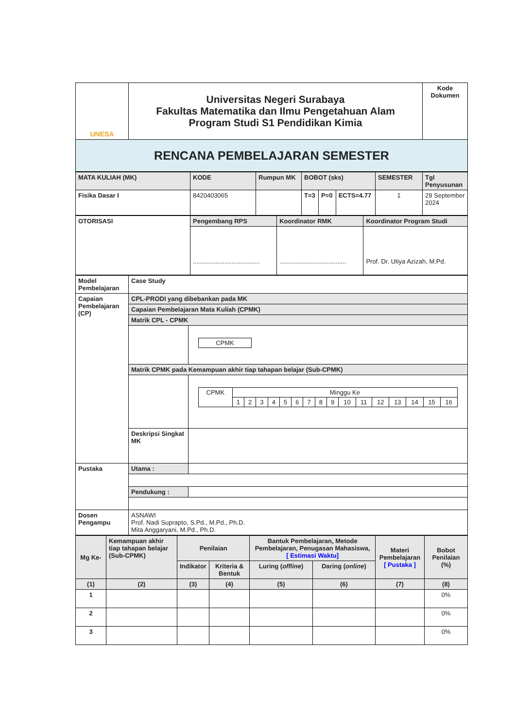| UNESA | Universitas Negeri Surabaya Fakultas Matematika dan Ilmu Pengetahuan Alam Program Studi S1 Pendidikan Kimia | Kode Dokumen |
| RENCANA PEMBELAJARAN SEMESTER | | |
| MATA KULIAH (MK) | KODE | Rumpun MK | BOBOT (sks) | | | SEMESTER | Tgl Penyusunan |
| Fisika Dasar I | 8420403065 | | T=3 | P=0 | ECTS=4.77 | 1 | 29 September 2024 |
| OTORISASI | Pengembang RPS | Koordinator RMK | Koordinator Program Studi |
| | ...................................... | ...................................... | Prof. Dr. Utiya Azizah, M.Pd. |
| Model Pembelajaran | Case Study | |
| Capaian Pembelajaran (CP) | CPL-PRODI yang dibebankan pada MK | |
| | Capaian Pembelajaran Mata Kuliah (CPMK) | |
| | Matrik CPL - CPMK | |
| | | / CPMK / |
| | Matrik CPMK pada Kemampuan akhir tiap tahapan belajar (Sub-CPMK) | |
| | | / CPMK / Minggu Ke / / / / / / / / / / / / / / / / / / 1 / 2 / 3 / 4 / 5 / 6 / 7 / 8 / 9 / 10 / 11 / 12 / 13 / 14 / 15 / 16 / |
| | Deskripsi Singkat MK | |
| Pustaka | Utama : | |
| | Pendukung : | |
| Dosen Pengampu | ASNAWI Prof. Nadi Suprapto, S.Pd., M.Pd., Ph.D. Mita Anggaryani, M.Pd., Ph.D. | |
| Mg Ke- | Kemampuan akhir tiap tahapan belajar (Sub-CPMK) | Penilaian | | Bantuk Pembelajaran, Metode Pembelajaran, Penugasan Mahasiswa, [ Estimasi Waktu] | | Materi Pembelajaran [ Pustaka ] | Bobot Penilaian (%) |
| | | Indikator | Kriteria & Bentuk | Luring ( offline ) | Daring ( online ) | | |
| (1) | (2) | (3) | (4) | (5) | (6) | (7) | (8) |
| 1 | | | | | | | 0% |
| 2 | | | | | | | 0% |
| 3 | | | | | | | 0% |